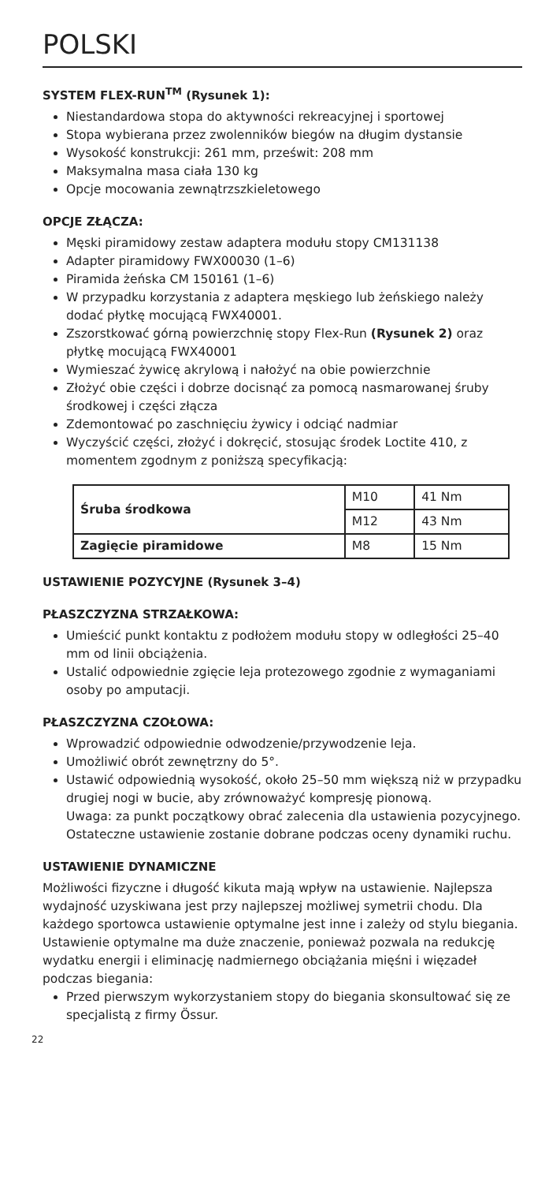POLSKI
SYSTEM FLEX-RUN<sup>TM</sup> (Rysunek 1):
Niestandardowa stopa do aktywności rekreacyjnej i sportowej
Stopa wybierana przez zwolenników biegów na długim dystansie
Wysokość konstrukcji: 261 mm, prześwit: 208 mm
Maksymalna masa ciała 130 kg
Opcje mocowania zewnątrzszkieletowego
OPCJE ZŁĄCZA:
Męski piramidowy zestaw adaptera modułu stopy CM131138
Adapter piramidowy FWX00030 (1–6)
Piramida żeńska CM 150161 (1–6)
W przypadku korzystania z adaptera męskiego lub żeńskiego należy dodać płytkę mocującą FWX40001.
Zszorstkować górną powierzchnię stopy Flex-Run (Rysunek 2) oraz płytkę mocującą FWX40001
Wymieszać żywicę akrylową i nałożyć na obie powierzchnie
Złożyć obie części i dobrze docisnąć za pomocą nasmarowanej śruby środkowej i części złącza
Zdemontować po zaschnięciu żywicy i odciąć nadmiar
Wyczyścić części, złożyć i dokręcić, stosując środek Loctite 410, z momentem zgodnym z poniższą specyfikacją:
| Śruba środkowa | M10 | 41 Nm |
| | M12 | 43 Nm |
| Zagięcie piramidowe | M8 | 15 Nm |
USTAWIENIE POZYCYJNE (Rysunek 3–4)
PŁASZCZYZNA STRZAŁKOWA:
Umieścić punkt kontaktu z podłożem modułu stopy w odległości 25–40 mm od linii obciążenia.
Ustalić odpowiednie zgięcie leja protezowego zgodnie z wymaganiami osoby po amputacji.
PŁASZCZYZNA CZOŁOWA:
Wprowadzić odpowiednie odwodzenie/przywodzenie leja.
Umożliwić obrót zewnętrzny do 5°.
Ustawić odpowiednią wysokość, około 25–50 mm większą niż w przypadku drugiej nogi w bucie, aby zrównoważyć kompresję pionową.
Uwaga: za punkt początkowy obrać zalecenia dla ustawienia pozycyjnego. Ostateczne ustawienie zostanie dobrane podczas oceny dynamiki ruchu.
USTAWIENIE DYNAMICZNE
Możliwości fizyczne i długość kikuta mają wpływ na ustawienie. Najlepsza wydajność uzyskiwana jest przy najlepszej możliwej symetrii chodu. Dla każdego sportowca ustawienie optymalne jest inne i zależy od stylu biegania. Ustawienie optymalne ma duże znaczenie, ponieważ pozwala na redukcję wydatku energii i eliminację nadmiernego obciążania mięśni i więzadeł podczas biegania:
Przed pierwszym wykorzystaniem stopy do biegania skonsultować się ze specjalistą z firmy Össur.
22